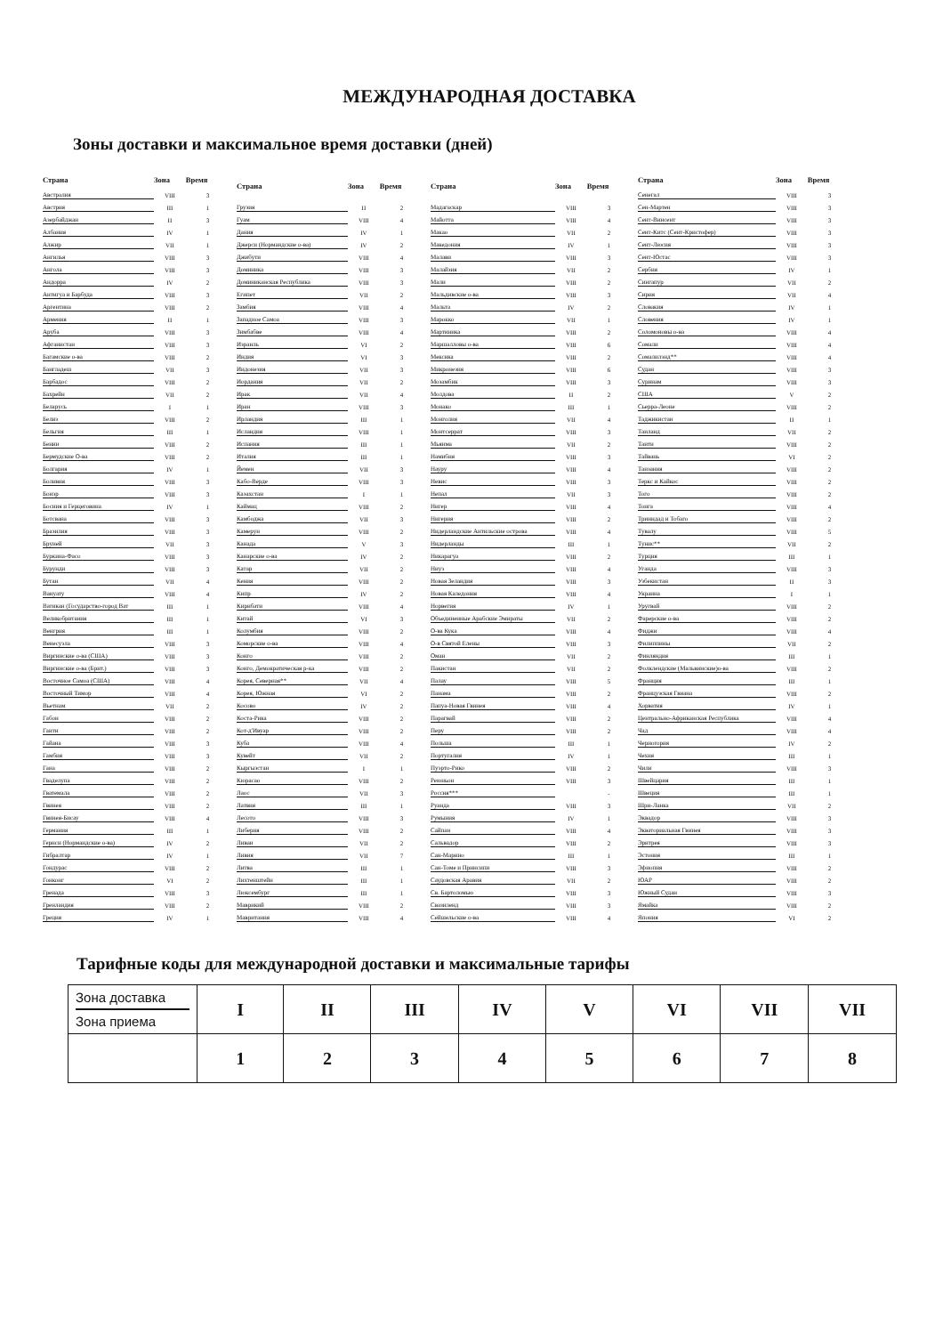МЕЖДУНАРОДНАЯ ДОСТАВКА
Зоны доставки и максимальное время доставки (дней)
| Страна | Зона | Время |
| --- | --- | --- |
| Австралия | VIII | 3 |
| Австрия | III | 1 |
| Азербайджан | II | 3 |
| Албания | IV | 1 |
| Алжир | VII | 1 |
| Ангилья | VIII | 3 |
| Ангола | VIII | 3 |
| Андорра | IV | 2 |
| Антигуа и Барбуда | VIII | 3 |
| Аргентина | VIII | 2 |
| Армения | II | 1 |
| Аруба | VIII | 3 |
| Афганистан | VIII | 3 |
| Багамские о-ва | VIII | 2 |
| Бангладеш | VII | 3 |
| Барбадос | VIII | 2 |
| Бахрейн | VII | 2 |
| Беларусь | I | 1 |
| Белиз | VIII | 2 |
| Бельгия | III | 1 |
| Бенин | VIII | 2 |
| Бермудские О-ва | VIII | 2 |
| Болгария | IV | 1 |
| Боливия | VIII | 3 |
| Бонэр | VIII | 3 |
| Босния и Герцеговина | IV | 1 |
| Ботсвана | VIII | 3 |
| Бразилия | VIII | 3 |
| Бруней | VII | 3 |
| Буркина-Фасо | VIII | 3 |
| Бурунди | VIII | 3 |
| Бутан | VII | 4 |
| Вануату | VIII | 4 |
| Ватикан (Государство-город Ват | III | 1 |
| Великобритания | III | 1 |
| Венгрия | III | 1 |
| Венесуэла | VIII | 3 |
| Виргинские о-ва (США) | VIII | 3 |
| Виргинские о-ва (Брит.) | VIII | 3 |
| Восточное Самоа (США) | VIII | 4 |
| Восточный Тимор | VIII | 4 |
| Вьетнам | VII | 2 |
| Габон | VIII | 2 |
| Гаити | VIII | 2 |
| Гайана | VIII | 3 |
| Гамбия | VIII | 3 |
| Гана | VIII | 2 |
| Гваделупа | VIII | 2 |
| Гватемала | VIII | 2 |
| Гвинея | VIII | 2 |
| Гвинея-Бисау | VIII | 4 |
| Германия | III | 1 |
| Гернси (Нормандские о-ва) | IV | 2 |
| Гибралтар | IV | 1 |
| Гондурас | VIII | 2 |
| Гонконг | VI | 2 |
| Гренада | VIII | 3 |
| Гренландия | VIII | 2 |
| Греция | IV | 1 |
| Страна | Зона | Время |
| --- | --- | --- |
| Грузия | II | 2 |
| Гуам | VIII | 4 |
| Дания | IV | 1 |
| Джерси (Нормандские о-ва) | IV | 2 |
| Джибути | VIII | 4 |
| Доминика | VIII | 3 |
| Доминиканская Республика | VIII | 3 |
| Египет | VII | 2 |
| Замбия | VIII | 4 |
| Западное Самоа | VIII | 3 |
| Зимбабве | VIII | 4 |
| Израиль | VI | 2 |
| Индия | VI | 3 |
| Индонезия | VII | 3 |
| Иордания | VII | 2 |
| Ирак | VII | 4 |
| Иран | VIII | 3 |
| Ирландия | III | 1 |
| Исландия | VIII | 1 |
| Испания | III | 1 |
| Италия | III | 1 |
| Йемен | VII | 3 |
| Кабо-Верде | VIII | 3 |
| Казахстан | I | 1 |
| Каймац | VIII | 2 |
| Камбоджа | VII | 3 |
| Камерун | VIII | 2 |
| Канада | V | 3 |
| Канарские о-ва | IV | 2 |
| Катар | VII | 2 |
| Кения | VIII | 2 |
| Кипр | IV | 2 |
| Кирибати | VIII | 4 |
| Китай | VI | 3 |
| Колумбия | VIII | 2 |
| Коморские о-ва | VIII | 4 |
| Конго | VIII | 2 |
| Конго, Демократическая р-ка | VIII | 2 |
| Корея, Северная** | VII | 4 |
| Корея, Южная | VI | 2 |
| Косово | IV | 2 |
| Коста-Рика | VIII | 2 |
| Кот-д'Ивуар | VIII | 2 |
| Куба | VIII | 4 |
| Кувейт | VII | 2 |
| Кыргызстан | I | 1 |
| Кюрасао | VIII | 2 |
| Лаос | VII | 3 |
| Латвия | III | 1 |
| Лесото | VIII | 3 |
| Либерия | VIII | 2 |
| Ливан | VII | 2 |
| Ливия | VII | 7 |
| Литва | III | 1 |
| Лихтенштейн | III | 1 |
| Люксембург | III | 1 |
| Маврикий | VIII | 2 |
| Мавритания | VIII | 4 |
| Страна | Зона | Время |
| --- | --- | --- |
| Мадагаскар | VIII | 3 |
| Майотта | VIII | 4 |
| Макао | VII | 2 |
| Македония | IV | 1 |
| Малави | VIII | 3 |
| Малайзия | VII | 2 |
| Мали | VIII | 2 |
| Мальдивские о-ва | VIII | 3 |
| Мальта | IV | 2 |
| Марокко | VII | 1 |
| Мартиника | VIII | 2 |
| Маршалловы о-ва | VIII | 6 |
| Мексика | VIII | 2 |
| Микронезия | VIII | 6 |
| Мозамбик | VIII | 3 |
| Молдова | II | 2 |
| Монако | III | 1 |
| Монголия | VII | 4 |
| Монтсеррат | VIII | 3 |
| Мьянма | VII | 2 |
| Намибия | VIII | 3 |
| Науру | VIII | 4 |
| Невис | VIII | 3 |
| Непал | VII | 3 |
| Нигер | VIII | 4 |
| Нигерия | VIII | 2 |
| Нидерландские Антильские острова | VIII | 4 |
| Нидерланды | III | 1 |
| Никарагуа | VIII | 2 |
| Ниуэ | VIII | 4 |
| Новая Зеландия | VIII | 3 |
| Новая Каледония | VIII | 4 |
| Норвегия | IV | 1 |
| Объединенные Арабские Эмираты | VII | 2 |
| О-ва Кука | VIII | 4 |
| О-в Святой Елены | VIII | 3 |
| Оман | VII | 2 |
| Пакистан | VII | 2 |
| Палау | VIII | 5 |
| Панама | VIII | 2 |
| Папуа-Новая Гвинея | VIII | 4 |
| Парагвай | VIII | 2 |
| Перу | VIII | 2 |
| Польша | III | 1 |
| Португалия | IV | 1 |
| Пуэрто-Рико | VIII | 2 |
| Реюньон | VIII | 3 |
| Россия*** | | - |
| Руанда | VIII | 3 |
| Румыния | IV | 1 |
| Сайпан | VIII | 4 |
| Сальвадор | VIII | 2 |
| Сан-Марино | III | 1 |
| Сан-Томе и Принсипи | VIII | 3 |
| Саудовская Аравия | VII | 2 |
| Св. Бартоломью | VIII | 3 |
| Свазиленд | VIII | 3 |
| Сейшельские о-ва | VIII | 4 |
| Страна | Зона | Время |
| --- | --- | --- |
| Сенегал | VIII | 3 |
| Сен-Мартен | VIII | 3 |
| Сент-Винсент | VIII | 3 |
| Сент-Китс (Сент-Кристофер) | VIII | 3 |
| Сент-Люсия | VIII | 3 |
| Сент-Юстас | VIII | 3 |
| Сербия | IV | 1 |
| Сингапур | VII | 2 |
| Сирия | VII | 4 |
| Словакия | IV | 1 |
| Словения | IV | 1 |
| Соломоновы о-ва | VIII | 4 |
| Сомали | VIII | 4 |
| Сомалилэнд** | VIII | 4 |
| Судан | VIII | 3 |
| Суринам | VIII | 3 |
| США | V | 2 |
| Сьерра-Леоне | VIII | 2 |
| Таджикистан | II | 1 |
| Таиланд | VII | 2 |
| Таити | VIII | 2 |
| Тайвань | VI | 2 |
| Танзания | VIII | 2 |
| Теркс и Кайкос | VIII | 2 |
| Того | VIII | 2 |
| Тонга | VIII | 4 |
| Тринидад и Тобаго | VIII | 2 |
| Тувалу | VIII | 5 |
| Тунис** | VII | 2 |
| Турция | III | 1 |
| Уганда | VIII | 3 |
| Узбекистан | II | 3 |
| Украина | I | 1 |
| Уругвай | VIII | 2 |
| Фарерские о-ва | VIII | 2 |
| Фиджи | VIII | 4 |
| Филиппины | VII | 2 |
| Финляндия | III | 1 |
| Фолклендские (Мальвинские)о-ва | VIII | 2 |
| Франция | III | 1 |
| Французская Гвиана | VIII | 2 |
| Хорватия | IV | 1 |
| Центрально-Африканская Республика | VIII | 4 |
| Чад | VIII | 4 |
| Черногория | IV | 2 |
| Чехия | III | 1 |
| Чили | VIII | 3 |
| Швейцария | III | 1 |
| Швеция | III | 1 |
| Шри-Ланка | VII | 2 |
| Эквадор | VIII | 3 |
| Экваториальная Гвинея | VIII | 3 |
| Эритрея | VIII | 3 |
| Эстония | III | 1 |
| Эфиопия | VIII | 2 |
| ЮАР | VIII | 2 |
| Южный Судан | VIII | 3 |
| Ямайка | VIII | 2 |
| Япония | VI | 2 |
Тарифные коды для международной доставки и максимальные тарифы
| Зона доставка Зона приема | I | II | III | IV | V | VI | VII | VII |
| | 1 | 2 | 3 | 4 | 5 | 6 | 7 | 8 |